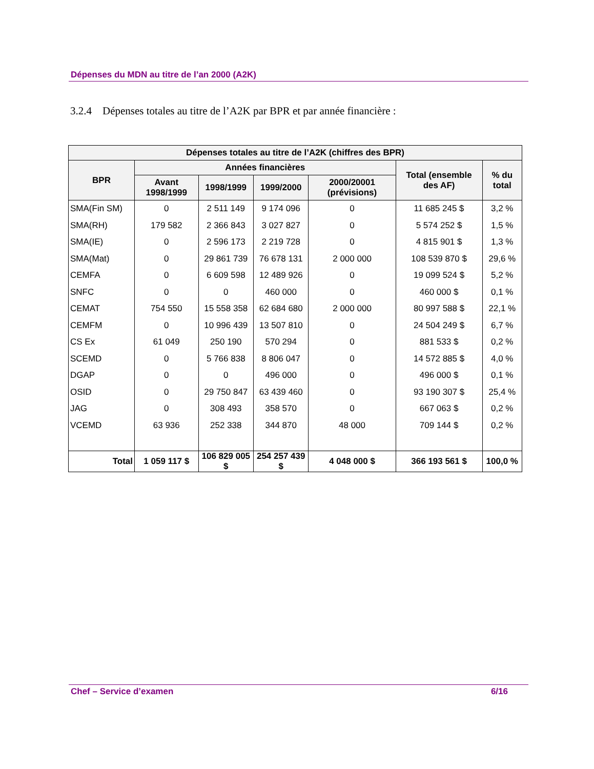Dépenses du MDN au titre de l’an 2000 (A2K)
3.2.4 Dépenses totales au titre de l’A2K par BPR et par année financière :
| Dépenses totales au titre de l’A2K (chiffres des BPR) | | | | | | |
| --- | --- | --- | --- | --- | --- | --- |
| BPR | Années financières | | | | Total (ensemble des AF) | % du total |
| | Avant 1998/1999 | 1998/1999 | 1999/2000 | 2000/20001 (prévisions) | | |
| SMA(Fin SM) | 0 | 2 511 149 | 9 174 096 | 0 | 11 685 245 $ | 3,2 % |
| SMA(RH) | 179 582 | 2 366 843 | 3 027 827 | 0 | 5 574 252 $ | 1,5 % |
| SMA(IE) | 0 | 2 596 173 | 2 219 728 | 0 | 4 815 901 $ | 1,3 % |
| SMA(Mat) | 0 | 29 861 739 | 76 678 131 | 2 000 000 | 108 539 870 $ | 29,6 % |
| CEMFA | 0 | 6 609 598 | 12 489 926 | 0 | 19 099 524 $ | 5,2 % |
| SNFC | 0 | 0 | 460 000 | 0 | 460 000 $ | 0,1 % |
| CEMAT | 754 550 | 15 558 358 | 62 684 680 | 2 000 000 | 80 997 588 $ | 22,1 % |
| CEMFM | 0 | 10 996 439 | 13 507 810 | 0 | 24 504 249 $ | 6,7 % |
| CS Ex | 61 049 | 250 190 | 570 294 | 0 | 881 533 $ | 0,2 % |
| SCEMD | 0 | 5 766 838 | 8 806 047 | 0 | 14 572 885 $ | 4,0 % |
| DGAP | 0 | 0 | 496 000 | 0 | 496 000 $ | 0,1 % |
| OSID | 0 | 29 750 847 | 63 439 460 | 0 | 93 190 307 $ | 25,4 % |
| JAG | 0 | 308 493 | 358 570 | 0 | 667 063 $ | 0,2 % |
| VCEMD | 63 936 | 252 338 | 344 870 | 48 000 | 709 144 $ | 0,2 % |
| Total | 1 059 117 $ | 106 829 005 $ | 254 257 439 $ | 4 048 000 $ | 366 193 561 $ | 100,0 % |
Chef – Service d’examen 6/16